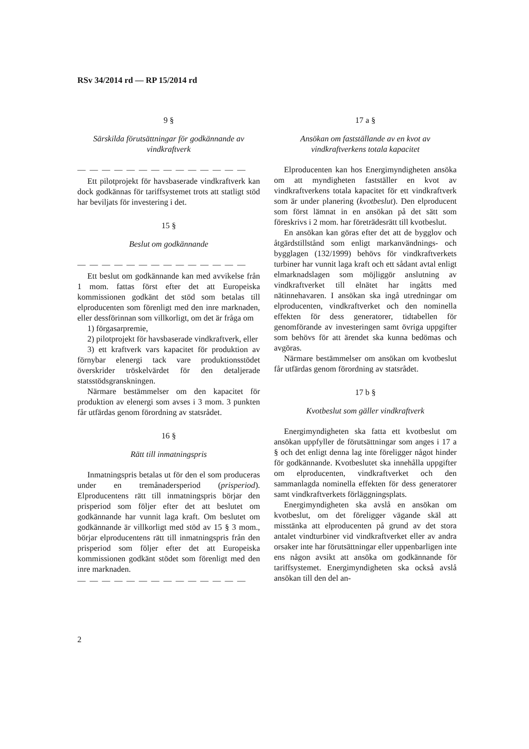RSv 34/2014 rd — RP 15/2014 rd
9 §
Särskilda förutsättningar för godkännande av vindkraftverk
— — — — — — — — — — — — — —
Ett pilotprojekt för havsbaserade vindkraftverk kan dock godkännas för tariffsystemet trots att statligt stöd har beviljats för investering i det.
15 §
Beslut om godkännande
— — — — — — — — — — — — — —
Ett beslut om godkännande kan med avvikelse från 1 mom. fattas först efter det att Europeiska kommissionen godkänt det stöd som betalas till elproducenten som förenligt med den inre marknaden, eller dessförinnan som villkorligt, om det är fråga om
1) förgasarpremie,
2) pilotprojekt för havsbaserade vindkraftverk, eller
3) ett kraftverk vars kapacitet för produktion av förnybar elenergi tack vare produktionsstödet överskrider tröskelvärdet för den detaljerade statsstödsgranskningen.
Närmare bestämmelser om den kapacitet för produktion av elenergi som avses i 3 mom. 3 punkten får utfärdas genom förordning av statsrådet.
16 §
Rätt till inmatningspris
Inmatningspris betalas ut för den el som produceras under en tremånadersperiod (prisperiod). Elproducentens rätt till inmatningspris börjar den prisperiod som följer efter det att beslutet om godkännande har vunnit laga kraft. Om beslutet om godkännande är villkorligt med stöd av 15 § 3 mom., börjar elproducentens rätt till inmatningspris från den prisperiod som följer efter det att Europeiska kommissionen godkänt stödet som förenligt med den inre marknaden.
— — — — — — — — — — — — — —
17 a §
Ansökan om fastställande av en kvot av vindkraftverkens totala kapacitet
Elproducenten kan hos Energimyndigheten ansöka om att myndigheten fastställer en kvot av vindkraftverkens totala kapacitet för ett vindkraftverk som är under planering (kvotbeslut). Den elproducent som först lämnat in en ansökan på det sätt som föreskrivs i 2 mom. har företrädesrätt till kvotbeslut.
En ansökan kan göras efter det att de bygglov och åtgärdstillstånd som enligt markanvändnings- och bygglagen (132/1999) behövs för vindkraftverkets turbiner har vunnit laga kraft och ett sådant avtal enligt elmarknadslagen som möjliggör anslutning av vindkraftverket till elnätet har ingåtts med nätinnehavaren. I ansökan ska ingå utredningar om elproducenten, vindkraftverket och den nominella effekten för dess generatorer, tidtabellen för genomförande av investeringen samt övriga uppgifter som behövs för att ärendet ska kunna bedömas och avgöras.
Närmare bestämmelser om ansökan om kvotbeslut får utfärdas genom förordning av statsrådet.
17 b §
Kvotbeslut som gäller vindkraftverk
Energimyndigheten ska fatta ett kvotbeslut om ansökan uppfyller de förutsättningar som anges i 17 a § och det enligt denna lag inte föreligger något hinder för godkännande. Kvotbeslutet ska innehålla uppgifter om elproducenten, vindkraftverket och den sammanlagda nominella effekten för dess generatorer samt vindkraftverkets förläggningsplats.
Energimyndigheten ska avslå en ansökan om kvotbeslut, om det föreligger vägande skäl att misstänka att elproducenten på grund av det stora antalet vindturbiner vid vindkraftverket eller av andra orsaker inte har förutsättningar eller uppenbarligen inte ens någon avsikt att ansöka om godkännande för tariffsystemet. Energimyndigheten ska också avslå ansökan till den del an-
2